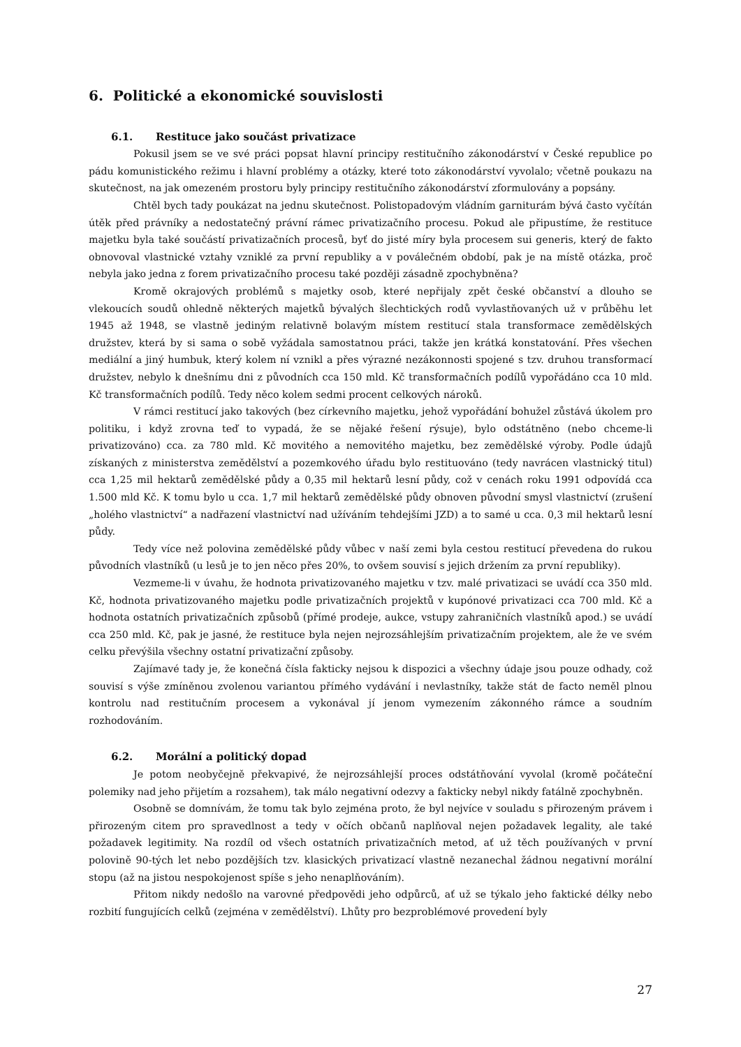6. Politické a ekonomické souvislosti
6.1. Restituce jako součást privatizace
Pokusil jsem se ve své práci popsat hlavní principy restitučního zákonodárství v České republice po pádu komunistického režimu i hlavní problémy a otázky, které toto zákonodárství vyvolalo; včetně poukazu na skutečnost, na jak omezeném prostoru byly principy restitučního zákonodárství zformulovány a popsány.
Chtěl bych tady poukázat na jednu skutečnost. Polistopadovým vládním garniturám bývá často vyčítán útěk před právníky a nedostatečný právní rámec privatizačního procesu. Pokud ale připustíme, že restituce majetku byla také součástí privatizačních procesů, byť do jisté míry byla procesem sui generis, který de fakto obnovoval vlastnické vztahy vzniklé za první republiky a v poválečném období, pak je na místě otázka, proč nebyla jako jedna z forem privatizačního procesu také později zásadně zpochybněna?
Kromě okrajových problémů s majetky osob, které nepřijaly zpět české občanství a dlouho se vlekoucích soudů ohledně některých majetků bývalých šlechtických rodů vyvlastňovaných už v průběhu let 1945 až 1948, se vlastně jediným relativně bolavým místem restitucí stala transformace zemědělských družstev, která by si sama o sobě vyžádala samostatnou práci, takže jen krátká konstatování. Přes všechen mediální a jiný humbuk, který kolem ní vznikl a přes výrazné nezákonnosti spojené s tzv. druhou transformací družstev, nebylo k dnešnímu dni z původních cca 150 mld. Kč transformačních podílů vypořádáno cca 10 mld. Kč transformačních podílů. Tedy něco kolem sedmi procent celkových nároků.
V rámci restitucí jako takových (bez církevního majetku, jehož vypořádání bohužel zůstává úkolem pro politiku, i když zrovna teď to vypadá, že se nějaké řešení rýsuje), bylo odstátněno (nebo chceme-li privatizováno) cca. za 780 mld. Kč movitého a nemovitého majetku, bez zemědělské výroby. Podle údajů získaných z ministerstva zemědělství a pozemkového úřadu bylo restituováno (tedy navrácen vlastnický titul) cca 1,25 mil hektarů zemědělské půdy a 0,35 mil hektarů lesní půdy, což v cenách roku 1991 odpovídá cca 1.500 mld Kč. K tomu bylo u cca. 1,7 mil hektarů zemědělské půdy obnoven původní smysl vlastnictví (zrušení „holého vlastnictví“ a nadřazení vlastnictví nad užíváním tehdejšími JZD) a to samé u cca. 0,3 mil hektarů lesní půdy.
Tedy více než polovina zemědělské půdy vůbec v naší zemi byla cestou restitucí převedena do rukou původních vlastníků (u lesů je to jen něco přes 20%, to ovšem souvisí s jejich držením za první republiky).
Vezmeme-li v úvahu, že hodnota privatizovaného majetku v tzv. malé privatizaci se uvádí cca 350 mld. Kč, hodnota privatizovaného majetku podle privatizačních projektů v kupónové privatizaci cca 700 mld. Kč a hodnota ostatních privatizačních způsobů (přímé prodeje, aukce, vstupy zahraničních vlastníků apod.) se uvádí cca 250 mld. Kč, pak je jasné, že restituce byla nejen nejrozsáhlejším privatizačním projektem, ale že ve svém celku převýšila všechny ostatní privatizační způsoby.
Zajímavé tady je, že konečná čísla fakticky nejsou k dispozici a všechny údaje jsou pouze odhady, což souvisí s výše zmíněnou zvolenou variantou přímého vydávání i nevlastníky, takže stát de facto neměl plnou kontrolu nad restitučním procesem a vykonával jí jenom vymezením zákonného rámce a soudním rozhodováním.
6.2. Morální a politický dopad
Je potom neobyčejně překvapivé, že nejrozsáhlejší proces odstátňování vyvolal (kromě počáteční polemiky nad jeho přijetím a rozsahem), tak málo negativní odezvy a fakticky nebyl nikdy fatálně zpochybněn.
Osobně se domnívám, že tomu tak bylo zejména proto, že byl nejvíce v souladu s přirozeným právem i přirozeným citem pro spravedlnost a tedy v očích občanů naplňoval nejen požadavek legality, ale také požadavek legitimity. Na rozdíl od všech ostatních privatizačních metod, ať už těch používaných v první polovině 90-tých let nebo pozdějších tzv. klasických privatizací vlastně nezanechal žádnou negativní morální stopu (až na jistou nespokojenost spíše s jeho nenaplňováním).
Přitom nikdy nedošlo na varovné předpovědi jeho odpůrců, ať už se týkalo jeho faktické délky nebo rozbití fungujících celků (zejména v zemědělství). Lhůty pro bezproblémové provedení byly
27